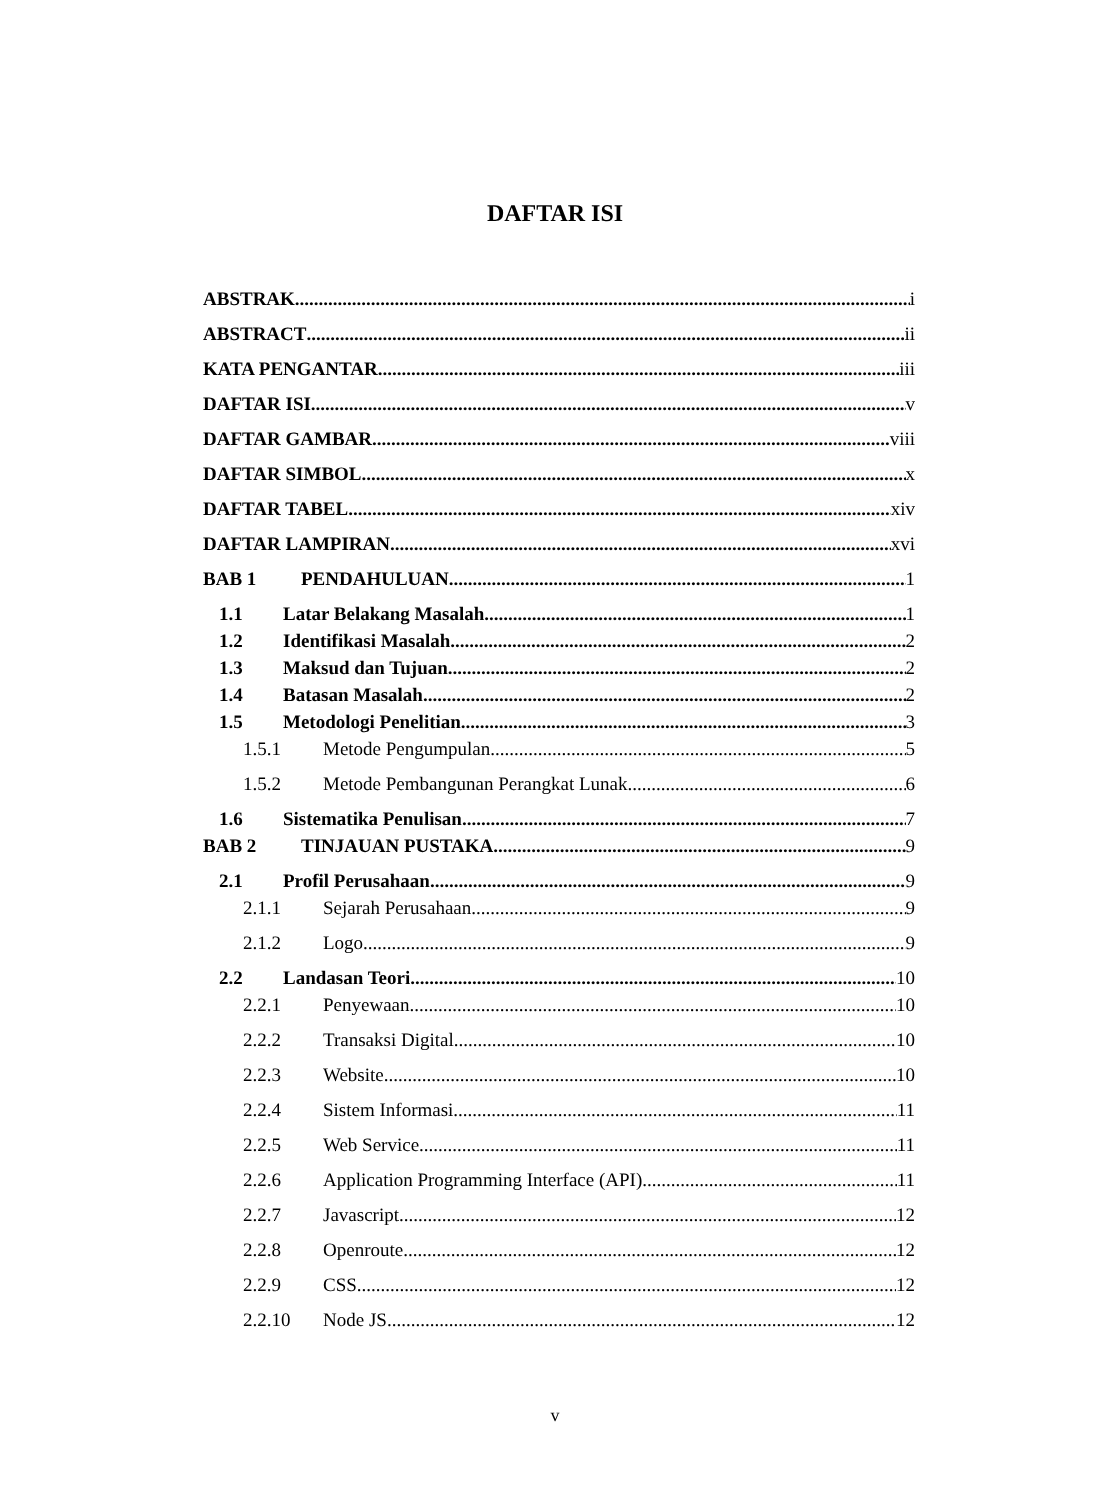DAFTAR ISI
ABSTRAK i
ABSTRACT ii
KATA PENGANTAR iii
DAFTAR ISI v
DAFTAR GAMBAR viii
DAFTAR SIMBOL x
DAFTAR TABEL xiv
DAFTAR LAMPIRAN xvi
BAB 1 PENDAHULUAN 1
1.1 Latar Belakang Masalah 1
1.2 Identifikasi Masalah 2
1.3 Maksud dan Tujuan 2
1.4 Batasan Masalah 2
1.5 Metodologi Penelitian 3
1.5.1 Metode Pengumpulan 5
1.5.2 Metode Pembangunan Perangkat Lunak 6
1.6 Sistematika Penulisan 7
BAB 2 TINJAUAN PUSTAKA 9
2.1 Profil Perusahaan 9
2.1.1 Sejarah Perusahaan 9
2.1.2 Logo 9
2.2 Landasan Teori 10
2.2.1 Penyewaan 10
2.2.2 Transaksi Digital 10
2.2.3 Website 10
2.2.4 Sistem Informasi 11
2.2.5 Web Service 11
2.2.6 Application Programming Interface (API) 11
2.2.7 Javascript 12
2.2.8 Openroute 12
2.2.9 CSS 12
2.2.10 Node JS 12
v